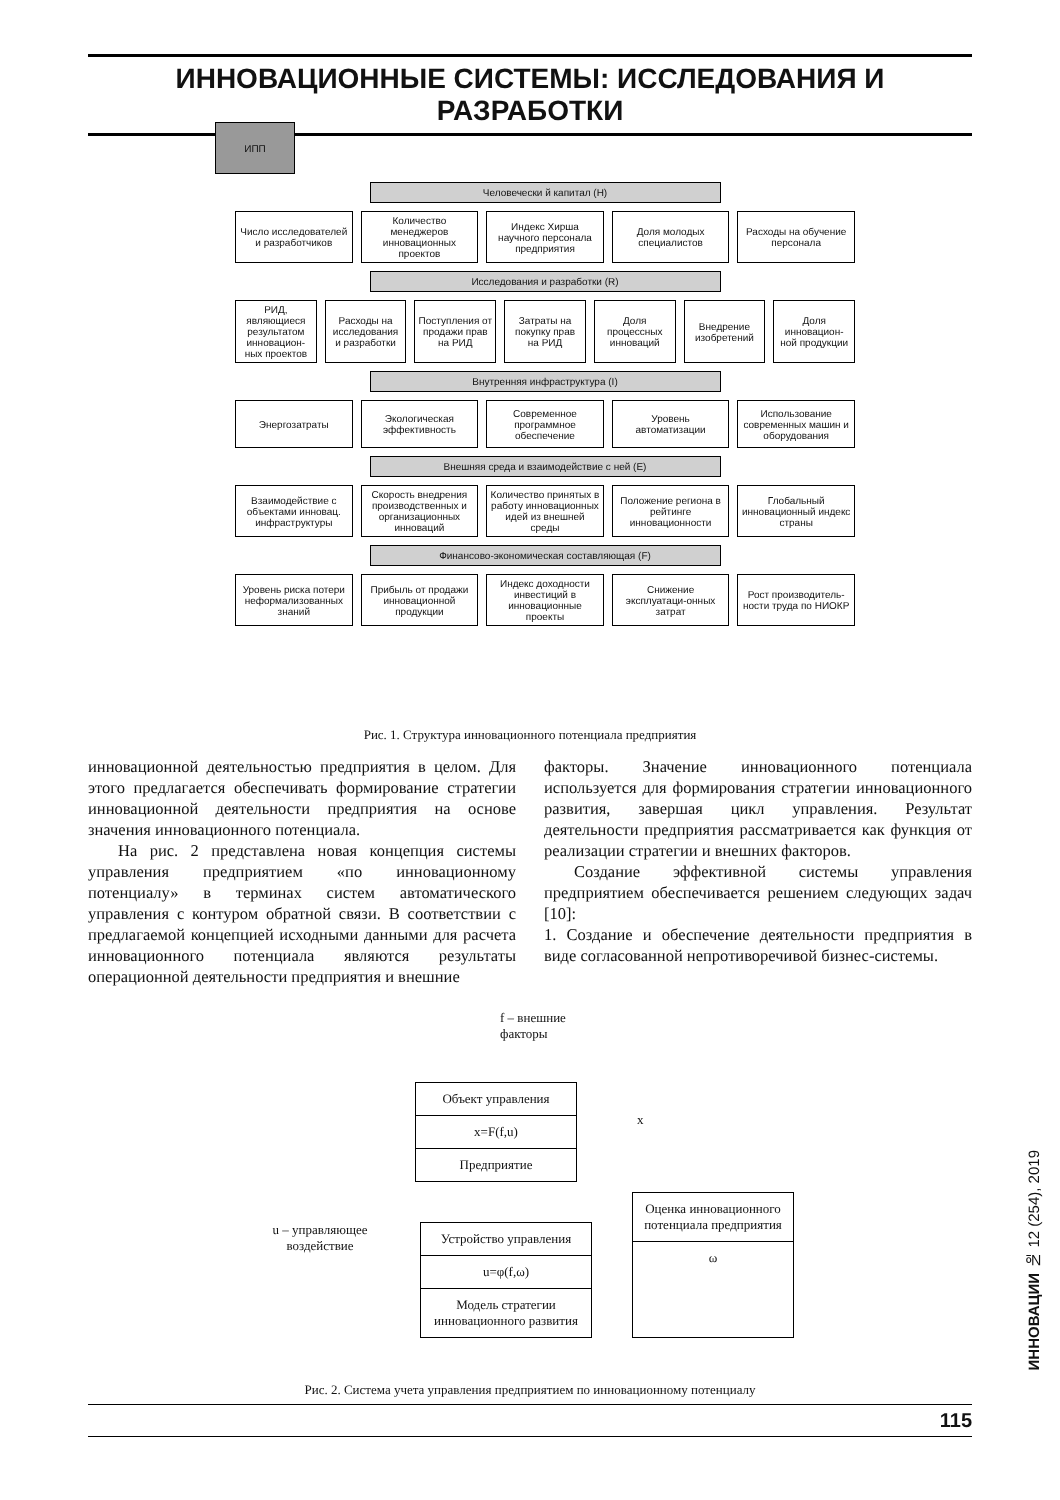ИННОВАЦИОННЫЕ СИСТЕМЫ: ИССЛЕДОВАНИЯ И РАЗРАБОТКИ
ИПП
Человечески й капитал (H)
Число исследователей и разработчиков
Количество менеджеров инновационных проектов
Индекс Хирша научного персонала предприятия
Доля молодых специалистов Расходы на обучение персонала
Исследования и разработки (R)
РИД, являющиеся результатом инновацион-ных проектов
Расходы на исследования и разработки
Поступления от продажи прав на РИД
Затраты на покупку прав на РИД Доля процессных инноваций Внедрение изобретений Доля инновацион-ной продукции
Внутренняя инфраструктура (I)
Энергозатраты Экологическая эффективность Современное программное обеспечение
Уровень автоматизации Использование современных машин и оборудования
Внешняя среда и взаимодействие с ней (E)
Взаимодействие с объектами инновац. инфраструктуры
Скорость внедрения производственных и организационных инноваций
Количество принятых в работу инновационных идей из внешней среды
Положение региона в рейтинге инновационности
Глобальный инновационный индекс страны
Финансово-экономическая составляющая (F)
Уровень риска потери неформализованных знаний
Прибыль от продажи инновационной продукции
Индекс доходности инвестиций в инновационные проекты
Снижение эксплуатаци-онных затрат
Рост производитель-ности труда по НИОКР
Рис. 1. Структура инновационного потенциала предприятия
инновационной деятельностью предприятия в целом. Для этого предлагается обеспечивать формирование стратегии инновационной деятельности предприятия на основе значения инновационного потенциала.
На рис. 2 представлена новая концепция системы управления предприятием «по инновационному потенциалу» в терминах систем автоматического управления с контуром обратной связи. В соответствии с предлагаемой концепцией исходными данными для расчета инновационного потенциала являются результаты операционной деятельности предприятия и внешние
факторы. Значение инновационного потенциала используется для формирования стратегии инновационного развития, завершая цикл управления. Результат деятельности предприятия рассматривается как функция от реализации стратегии и внешних факторов.
Создание эффективной системы управления предприятием обеспечивается решением следующих задач [10]:
1. Создание и обеспечение деятельности предприятия в виде согласованной непротиворечивой бизнес-системы.
f – внешние
факторы
Объект управления
x=F(f,u)
Предприятие
x
u – управляющее воздействие
Устройство управления
u=φ(f,ω)
Модель стратегии инновационного развития
Оценка инновационного потенциала предприятия
ω
Рис. 2. Система учета управления предприятием по инновационному потенциалу
ИННОВАЦИИ № 12 (254), 2019
115